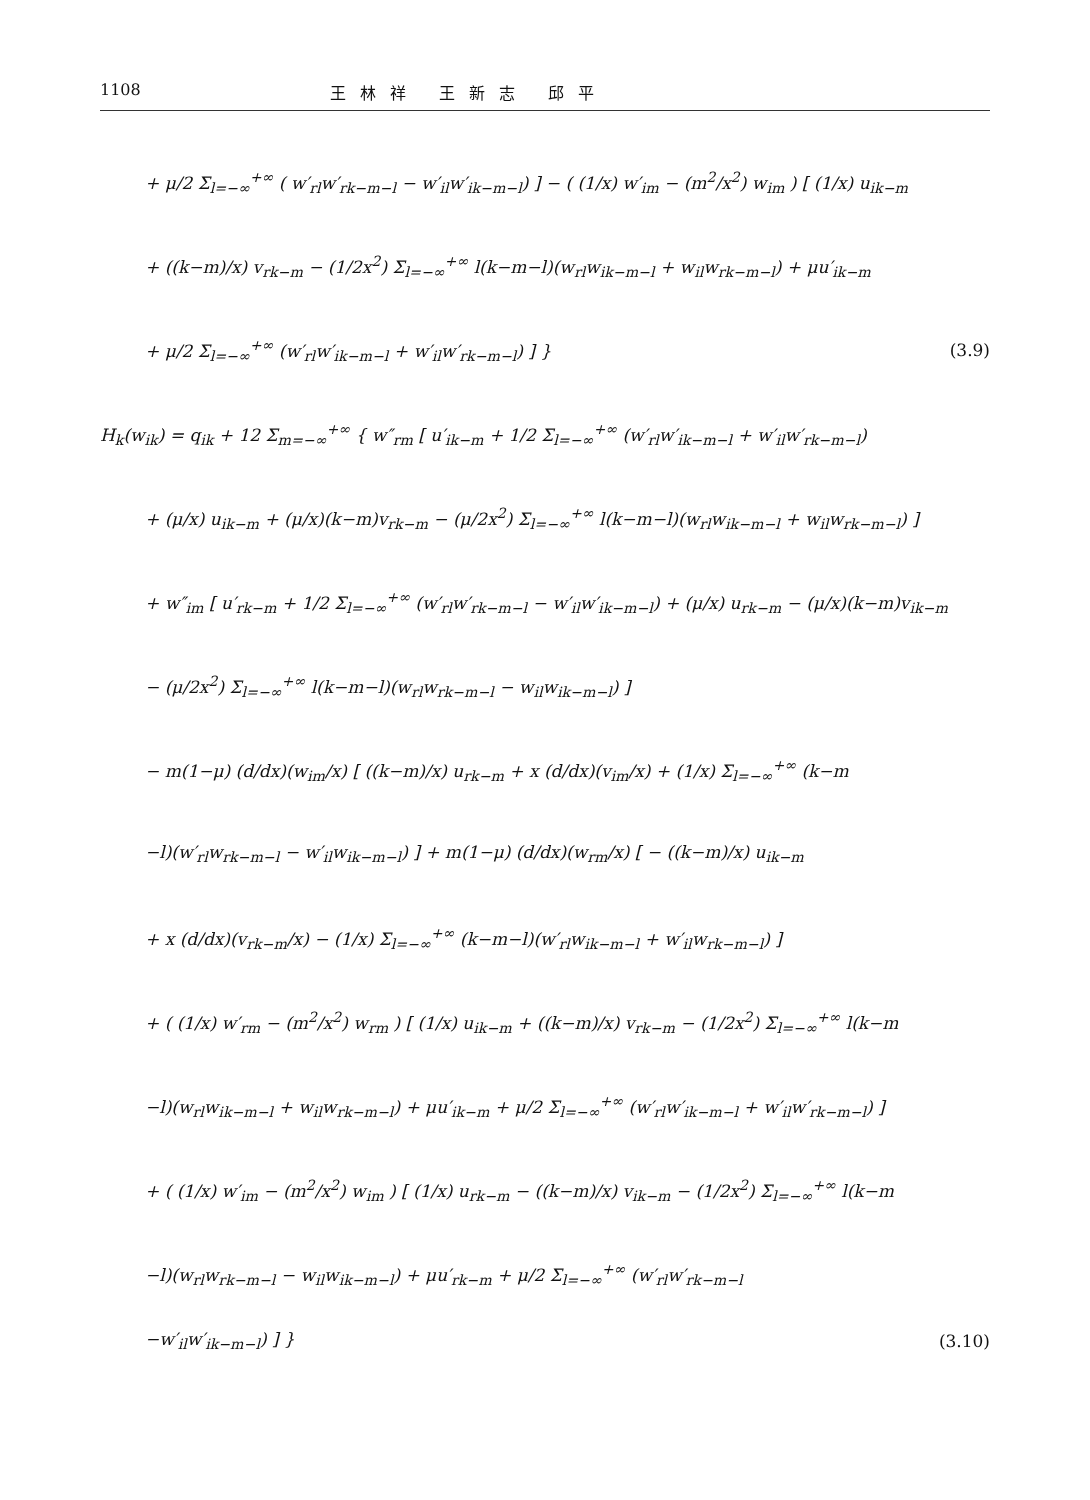1108 王林祥 王新志 邱平
+ μ/2 Σ<sub>l=−∞</sub><sup>+∞</sup> ( w′<sub>rl</sub>w′<sub>rk−m−l</sub> − w′<sub>il</sub>w′<sub>ik−m−l</sub>) ] − ( (1/x) w′<sub>im</sub> − (m<sup>2</sup>/x<sup>2</sup>) w<sub>im</sub> ) [ (1/x) u<sub>ik−m</sub>
+ ((k−m)/x) v<sub>rk−m</sub> − (1/2x<sup>2</sup>) Σ<sub>l=−∞</sub><sup>+∞</sup> l(k−m−l)(w<sub>rl</sub>w<sub>ik−m−l</sub> + w<sub>il</sub>w<sub>rk−m−l</sub>) + μu′<sub>ik−m</sub>
+ μ/2 Σ<sub>l=−∞</sub><sup>+∞</sup> (w′<sub>rl</sub>w′<sub>ik−m−l</sub> + w′<sub>il</sub>w′<sub>rk−m−l</sub>) ] } (3.9)
H<sub>k</sub>(w<sub>ik</sub>) = q<sub>ik</sub> + 12 Σ<sub>m=−∞</sub><sup>+∞</sup> { w″<sub>rm</sub> [ u′<sub>ik−m</sub> + 1/2 Σ<sub>l=−∞</sub><sup>+∞</sup> (w′<sub>rl</sub>w′<sub>ik−m−l</sub> + w′<sub>il</sub>w′<sub>rk−m−l</sub>)
+ (μ/x) u<sub>ik−m</sub> + (μ/x)(k−m)v<sub>rk−m</sub> − (μ/2x<sup>2</sup>) Σ<sub>l=−∞</sub><sup>+∞</sup> l(k−m−l)(w<sub>rl</sub>w<sub>ik−m−l</sub> + w<sub>il</sub>w<sub>rk−m−l</sub>) ]
+ w″<sub>im</sub> [ u′<sub>rk−m</sub> + 1/2 Σ<sub>l=−∞</sub><sup>+∞</sup> (w′<sub>rl</sub>w′<sub>rk−m−l</sub> − w′<sub>il</sub>w′<sub>ik−m−l</sub>) + (μ/x) u<sub>rk−m</sub> − (μ/x)(k−m)v<sub>ik−m</sub>
− (μ/2x<sup>2</sup>) Σ<sub>l=−∞</sub><sup>+∞</sup> l(k−m−l)(w<sub>rl</sub>w<sub>rk−m−l</sub> − w<sub>il</sub>w<sub>ik−m−l</sub>) ]
− m(1−μ) (d/dx)(w<sub>im</sub>/x) [ ((k−m)/x) u<sub>rk−m</sub> + x (d/dx)(v<sub>im</sub>/x) + (1/x) Σ<sub>l=−∞</sub><sup>+∞</sup> (k−m
−l)(w′<sub>rl</sub>w<sub>rk−m−l</sub> − w′<sub>il</sub>w<sub>ik−m−l</sub>) ] + m(1−μ) (d/dx)(w<sub>rm</sub>/x) [ − ((k−m)/x) u<sub>ik−m</sub>
+ x (d/dx)(v<sub>rk−m</sub>/x) − (1/x) Σ<sub>l=−∞</sub><sup>+∞</sup> (k−m−l)(w′<sub>rl</sub>w<sub>ik−m−l</sub> + w′<sub>il</sub>w<sub>rk−m−l</sub>) ]
+ ( (1/x) w′<sub>rm</sub> − (m<sup>2</sup>/x<sup>2</sup>) w<sub>rm</sub> ) [ (1/x) u<sub>ik−m</sub> + ((k−m)/x) v<sub>rk−m</sub> − (1/2x<sup>2</sup>) Σ<sub>l=−∞</sub><sup>+∞</sup> l(k−m
−l)(w<sub>rl</sub>w<sub>ik−m−l</sub> + w<sub>il</sub>w<sub>rk−m−l</sub>) + μu′<sub>ik−m</sub> + μ/2 Σ<sub>l=−∞</sub><sup>+∞</sup> (w′<sub>rl</sub>w′<sub>ik−m−l</sub> + w′<sub>il</sub>w′<sub>rk−m−l</sub>) ]
+ ( (1/x) w′<sub>im</sub> − (m<sup>2</sup>/x<sup>2</sup>) w<sub>im</sub> ) [ (1/x) u<sub>rk−m</sub> − ((k−m)/x) v<sub>ik−m</sub> − (1/2x<sup>2</sup>) Σ<sub>l=−∞</sub><sup>+∞</sup> l(k−m
−l)(w<sub>rl</sub>w<sub>rk−m−l</sub> − w<sub>il</sub>w<sub>ik−m−l</sub>) + μu′<sub>rk−m</sub> + μ/2 Σ<sub>l=−∞</sub><sup>+∞</sup> (w′<sub>rl</sub>w′<sub>rk−m−l</sub>
−w′<sub>il</sub>w′<sub>ik−m−l</sub>) ] } (3.10)